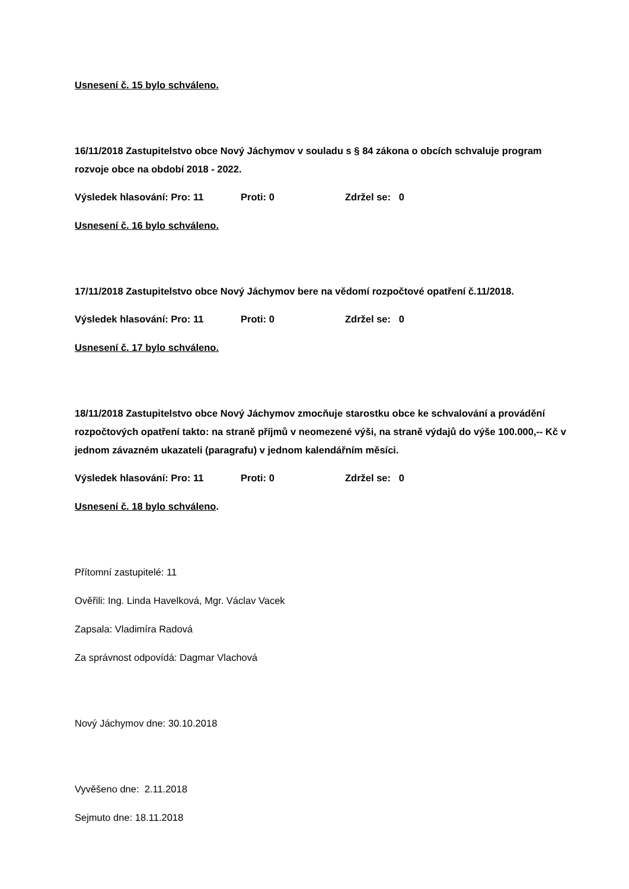Usnesení č. 15 bylo schváleno.
16/11/2018 Zastupitelstvo obce Nový Jáchymov v souladu s § 84 zákona o obcích schvaluje program rozvoje obce na období 2018 - 2022.
Výsledek hlasování: Pro: 11 Proti: 0 Zdržel se: 0
Usnesení č. 16 bylo schváleno.
17/11/2018 Zastupitelstvo obce Nový Jáchymov bere na vědomí rozpočtové opatření č.11/2018.
Výsledek hlasování: Pro: 11 Proti: 0 Zdržel se: 0
Usnesení č. 17 bylo schváleno.
18/11/2018 Zastupitelstvo obce Nový Jáchymov zmocňuje starostku obce ke schvalování a provádění rozpočtových opatření takto: na straně příjmů v neomezené výši, na straně výdajů do výše 100.000,-- Kč v jednom závazném ukazateli (paragrafu) v jednom kalendářním měsíci.
Výsledek hlasování: Pro: 11 Proti: 0 Zdržel se: 0
Usnesení č. 18 bylo schváleno.
Přítomní zastupitelé: 11
Ověřili: Ing. Linda Havelková, Mgr. Václav Vacek
Zapsala: Vladimíra Radová
Za správnost odpovídá: Dagmar Vlachová
Nový Jáchymov dne: 30.10.2018
Vyvěšeno dne: 2.11.2018
Sejmuto dne: 18.11.2018